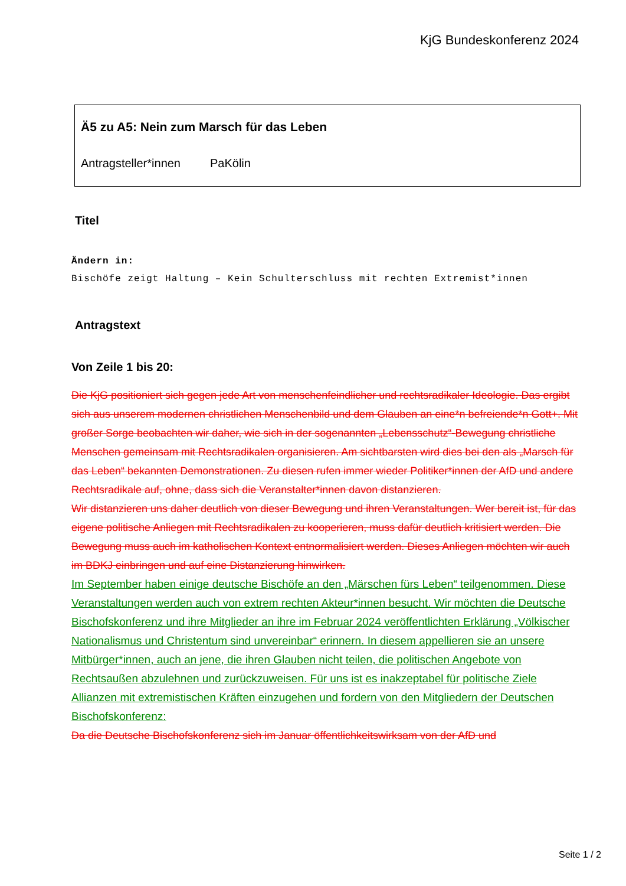KjG Bundeskonferenz 2024
Ä5 zu A5: Nein zum Marsch für das Leben
Antragsteller*innen PaKölin
Titel
Ändern in:
Bischöfe zeigt Haltung – Kein Schulterschluss mit rechten Extremist*innen
Antragstext
Von Zeile 1 bis 20:
Die KjG positioniert sich gegen jede Art von menschenfeindlicher und rechtsradikaler Ideologie. Das ergibt sich aus unserem modernen christlichen Menschenbild und dem Glauben an eine*n befreiende*n Gott+. Mit großer Sorge beobachten wir daher, wie sich in der sogenannten „Lebensschutz“-Bewegung christliche Menschen gemeinsam mit Rechtsradikalen organisieren. Am sichtbarsten wird dies bei den als „Marsch für das Leben“ bekannten Demonstrationen. Zu diesen rufen immer wieder Politiker*innen der AfD und andere Rechtsradikale auf, ohne, dass sich die Veranstalter*innen davon distanzieren.
Wir distanzieren uns daher deutlich von dieser Bewegung und ihren Veranstaltungen. Wer bereit ist, für das eigene politische Anliegen mit Rechtsradikalen zu kooperieren, muss dafür deutlich kritisiert werden. Die Bewegung muss auch im katholischen Kontext entnormalisiert werden. Dieses Anliegen möchten wir auch im BDKJ einbringen und auf eine Distanzierung hinwirken.
Im September haben einige deutsche Bischöfe an den „Märschen fürs Leben“ teilgenommen. Diese Veranstaltungen werden auch von extrem rechten Akteur*innen besucht. Wir möchten die Deutsche Bischofskonferenz und ihre Mitglieder an ihre im Februar 2024 veröffentlichten Erklärung „Völkischer Nationalismus und Christentum sind unvereinbar“ erinnern. In diesem appellieren sie an unsere Mitbürger*innen, auch an jene, die ihren Glauben nicht teilen, die politischen Angebote von Rechtsaußen abzulehnen und zurückzuweisen. Für uns ist es inakzeptabel für politische Ziele Allianzen mit extremistischen Kräften einzugehen und fordern von den Mitgliedern der Deutschen Bischofskonferenz:
Da die Deutsche Bischofskonferenz sich im Januar öffentlichkeitswirksam von der AfD und
Seite 1 / 2